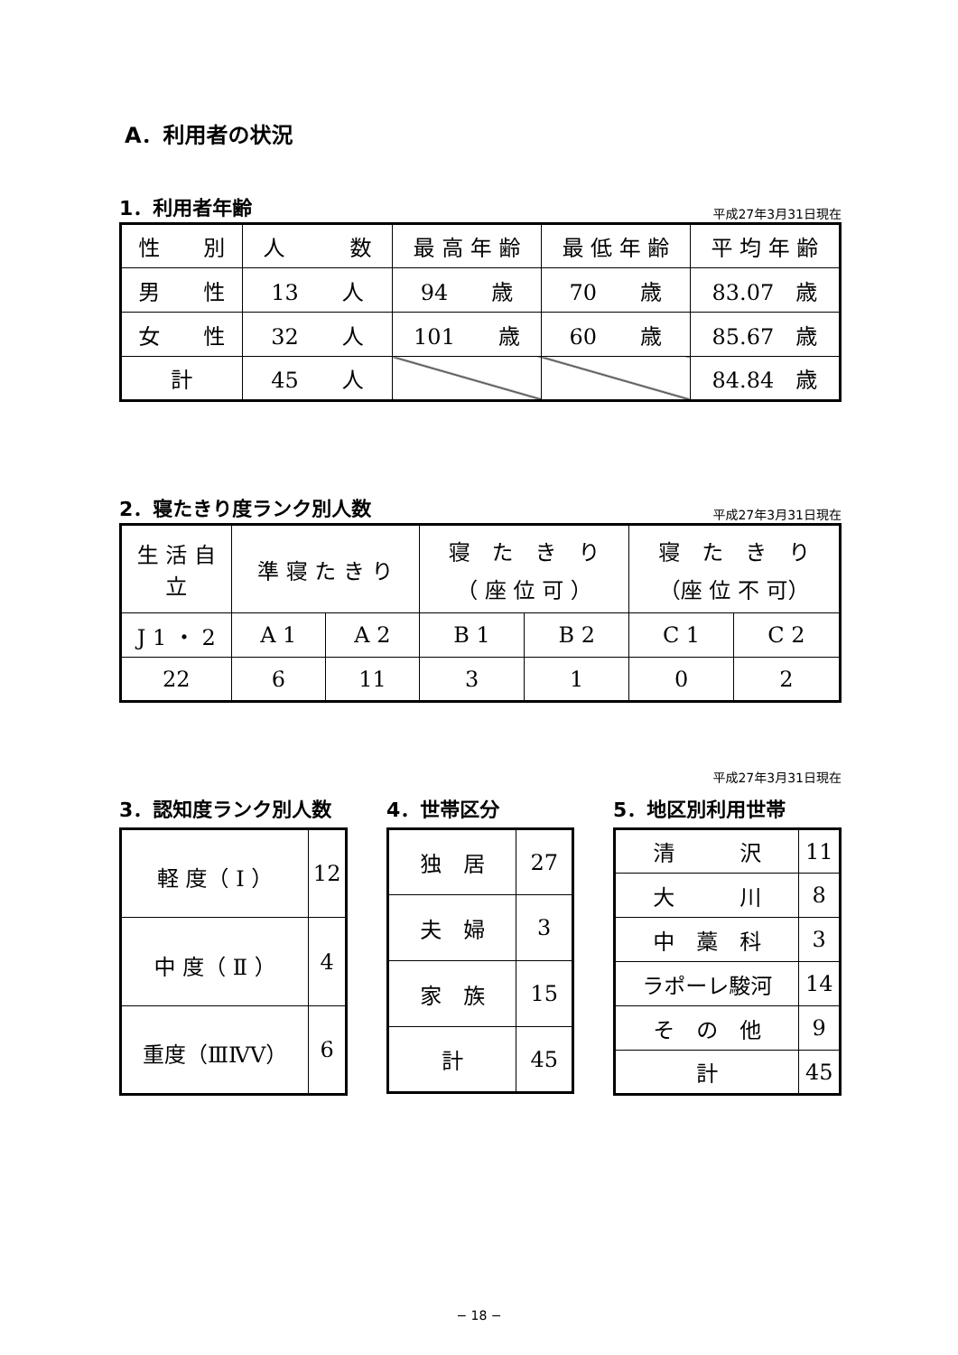A．利用者の状況
1．利用者年齢
平成27年3月31日現在
| 性 別 | 人 数 | 最 高 年 齢 | 最 低 年 齢 | 平 均 年 齢 |
| 男 性 | 13 人 | 94 歳 | 70 歳 | 83.07 歳 |
| 女 性 | 32 人 | 101 歳 | 60 歳 | 85.67 歳 |
| 計 | 45 人 | | | 84.84 歳 |
2．寝たきり度ランク別人数
平成27年3月31日現在
| 生 活 自 立 | 準 寝 た き り | | 寝 た き り （ 座 位 可 ） | | 寝 た き り （座 位 不 可） | |
| J 1 ・ 2 | A 1 | A 2 | B 1 | B 2 | C 1 | C 2 |
| 22 | 6 | 11 | 3 | 1 | 0 | 2 |
平成27年3月31日現在
3．認知度ランク別人数
| 軽 度（ Ⅰ ） | 12 |
| 中 度（ Ⅱ ） | 4 |
| 重度（ⅢⅣⅤ） | 6 |
4．世帯区分
| 独 居 | 27 |
| 夫 婦 | 3 |
| 家 族 | 15 |
| 計 | 45 |
5．地区別利用世帯
| 清 沢 | 11 |
| 大 川 | 8 |
| 中 藁 科 | 3 |
| ラポーレ駿河 | 14 |
| そ の 他 | 9 |
| 計 | 45 |
− 18 −